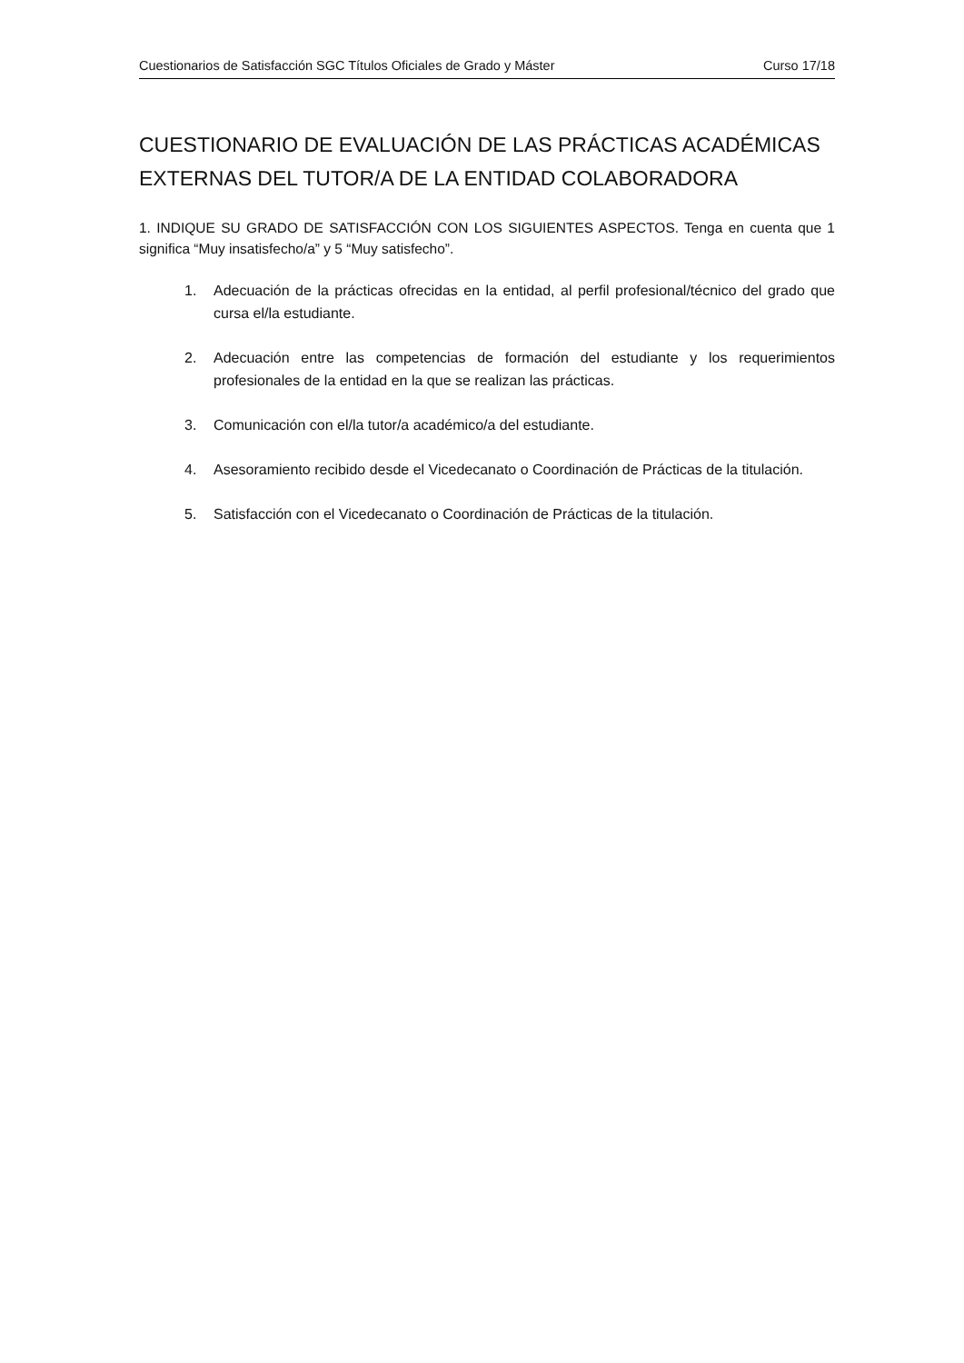Cuestionarios de Satisfacción SGC Títulos Oficiales de Grado y Máster Curso 17/18
CUESTIONARIO DE EVALUACIÓN DE LAS PRÁCTICAS ACADÉMICAS EXTERNAS DEL TUTOR/A DE LA ENTIDAD COLABORADORA
1. INDIQUE SU GRADO DE SATISFACCIÓN CON LOS SIGUIENTES ASPECTOS. Tenga en cuenta que 1 significa “Muy insatisfecho/a” y 5 “Muy satisfecho”.
1. Adecuación de la prácticas ofrecidas en la entidad, al perfil profesional/técnico del grado que cursa el/la estudiante.
2. Adecuación entre las competencias de formación del estudiante y los requerimientos profesionales de la entidad en la que se realizan las prácticas.
3. Comunicación con el/la tutor/a académico/a del estudiante.
4. Asesoramiento recibido desde el Vicedecanato o Coordinación de Prácticas de la titulación.
5. Satisfacción con el Vicedecanato o Coordinación de Prácticas de la titulación.